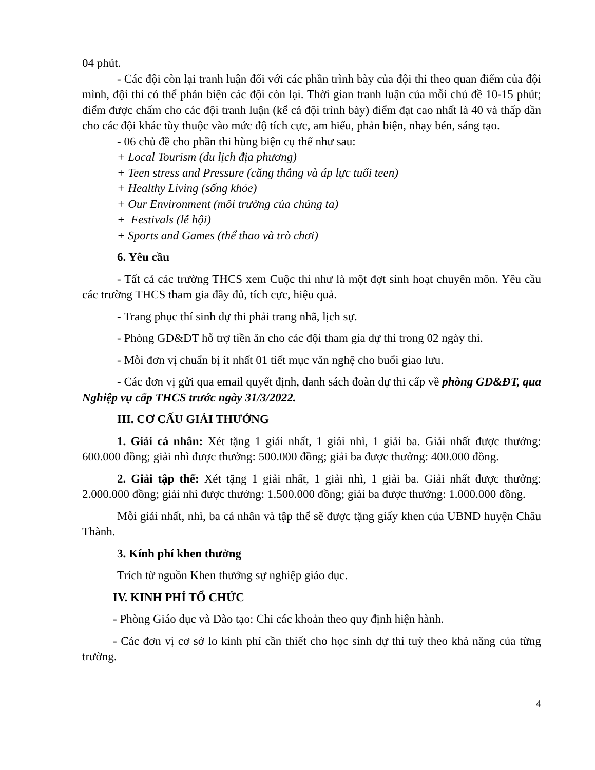04 phút.
- Các đội còn lại tranh luận đối với các phần trình bày của đội thi theo quan điểm của đội mình, đội thi có thể phản biện các đội còn lại. Thời gian tranh luận của mỗi chủ đề 10-15 phút; điểm được chấm cho các đội tranh luận (kể cả đội trình bày) điểm đạt cao nhất là 40 và thấp dần cho các đội khác tùy thuộc vào mức độ tích cực, am hiểu, phản biện, nhạy bén, sáng tạo.
- 06 chủ đề cho phần thi hùng biện cụ thể như sau:
+ Local Tourism (du lịch địa phương)
+ Teen stress and Pressure (căng thẳng và áp lực tuổi teen)
+ Healthy Living (sống khỏe)
+ Our Environment (môi trường của chúng ta)
+ Festivals (lễ hội)
+ Sports and Games (thể thao và trò chơi)
6. Yêu cầu
- Tất cả các trường THCS xem Cuộc thi như là một đợt sinh hoạt chuyên môn. Yêu cầu các trường THCS tham gia đầy đủ, tích cực, hiệu quả.
- Trang phục thí sinh dự thi phải trang nhã, lịch sự.
- Phòng GD&ĐT hỗ trợ tiền ăn cho các đội tham gia dự thi trong 02 ngày thi.
- Mỗi đơn vị chuẩn bị ít nhất 01 tiết mục văn nghệ cho buổi giao lưu.
- Các đơn vị gửi qua email quyết định, danh sách đoàn dự thi cấp về phòng GD&ĐT, qua Nghiệp vụ cấp THCS trước ngày 31/3/2022.
III. CƠ CẤU GIẢI THƯỞNG
1. Giải cá nhân: Xét tặng 1 giải nhất, 1 giải nhì, 1 giải ba. Giải nhất được thưởng: 600.000 đồng; giải nhì được thưởng: 500.000 đồng; giải ba được thưởng: 400.000 đồng.
2. Giải tập thể: Xét tặng 1 giải nhất, 1 giải nhì, 1 giải ba. Giải nhất được thưởng: 2.000.000 đồng; giải nhì được thưởng: 1.500.000 đồng; giải ba được thưởng: 1.000.000 đồng.
Mỗi giải nhất, nhì, ba cá nhân và tập thể sẽ được tặng giấy khen của UBND huyện Châu Thành.
3. Kính phí khen thưởng
Trích từ nguồn Khen thưởng sự nghiệp giáo dục.
IV. KINH PHÍ TỔ CHỨC
- Phòng Giáo dục và Đào tạo: Chi các khoản theo quy định hiện hành.
- Các đơn vị cơ sở lo kinh phí cần thiết cho học sinh dự thi tuỳ theo khả năng của từng trường.
4